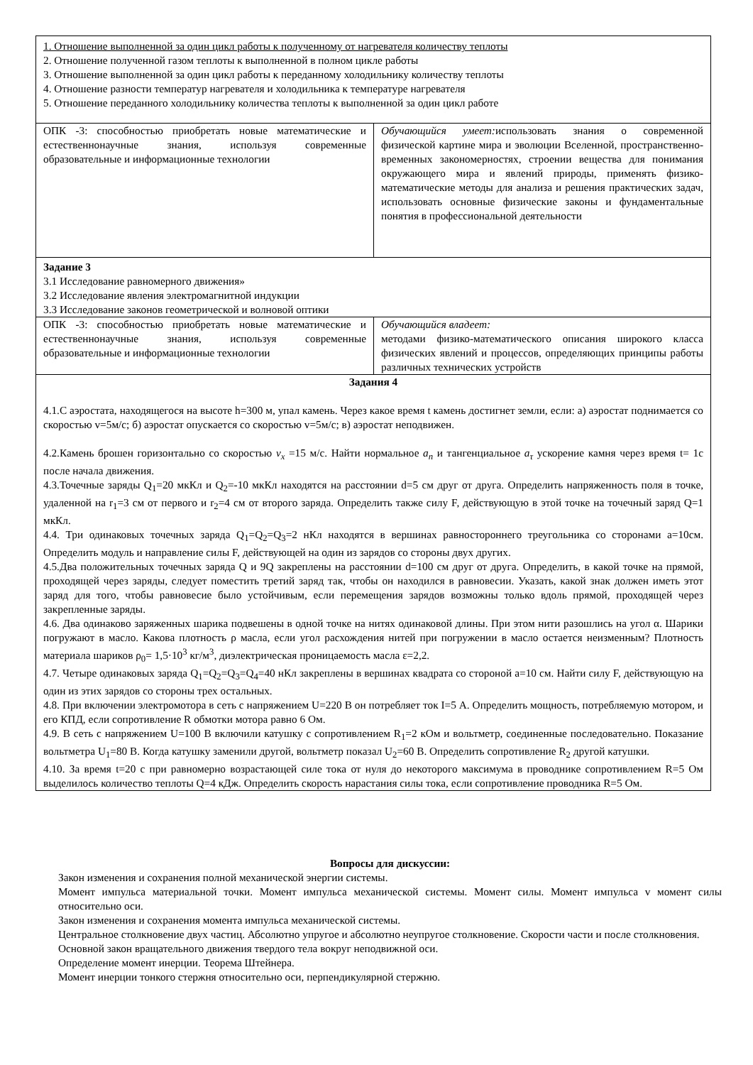| 1. Отношение выполненной за один цикл работы к полученному от нагревателя количеству теплоты 2. Отношение полученной газом теплоты к выполненной в полном цикле работы 3. Отношение выполненной за один цикл работы к переданному холодильнику количеству теплоты 4. Отношение разности температур нагревателя и холодильника к температуре нагревателя 5. Отношение переданного холодильнику количества теплоты к выполненной за один цикл работе | |
| ОПК -3: способностью приобретать новые математические и естественнонаучные знания, используя современные образовательные и информационные технологии | Обучающийся умеет: использовать знания о современной физической картине мира и эволюции Вселенной, пространственно- временных закономерностях, строении вещества для понимания окружающего мира и явлений природы, применять физико-математические методы для анализа и решения практических задач, использовать основные физические законы и фундаментальные понятия в профессиональной деятельности |
| Задание 3 3.1 Исследование равномерного движения» 3.2 Исследование явления электромагнитной индукции 3.3 Исследование законов геометрической и волновой оптики | |
| ОПК -3: способностью приобретать новые математические и естественнонаучные знания, используя современные образовательные и информационные технологии | Обучающийся владеет: методами физико-математического описания широкого класса физических явлений и процессов, определяющих принципы работы различных технических устройств |
| Задания 4 4.1.С аэростата, находящегося на высоте h=300 м, упал камень. Через какое время t камень достигнет земли, если: а) аэростат поднимается со скоростью v=5м/с; б) аэростат опускается со скоростью v=5м/с; в) аэростат неподвижен. 4.2.Камень брошен горизонтально со скоростью v<sub>x</sub> =15 м/с. Найти нормальное a<sub>n</sub> и тангенциальное a<sub>τ</sub> ускорение камня через время t= 1с после начала движения. 4.3.Точечные заряды Q<sub>1</sub>=20 мкКл и Q<sub>2</sub>=-10 мкКл находятся на расстоянии d=5 см друг от друга. Определить напряженность поля в точке, удаленной на r<sub>1</sub>=3 см от первого и r<sub>2</sub>=4 см от второго заряда. Определить также силу F, действующую в этой точке на точечный заряд Q=1 мкКл. 4.4. Три одинаковых точечных заряда Q<sub>1</sub>=Q<sub>2</sub>=Q<sub>3</sub>=2 нКл находятся в вершинах равностороннего треугольника со сторонами a=10см. Определить модуль и направление силы F, действующей на один из зарядов со стороны двух других. 4.5.Два положительных точечных заряда Q и 9Q закреплены на расстоянии d=100 см друг от друга. Определить, в какой точке на прямой, проходящей через заряды, следует поместить третий заряд так, чтобы он находился в равновесии. Указать, какой знак должен иметь этот заряд для того, чтобы равновесие было устойчивым, если перемещения зарядов возможны только вдоль прямой, проходящей через закрепленные заряды. 4.6. Два одинаково заряженных шарика подвешены в одной точке на нитях одинаковой длины. При этом нити разошлись на угол α. Шарики погружают в масло. Какова плотность ρ масла, если угол расхождения нитей при погружении в масло остается неизменным? Плотность материала шариков ρ<sub>0</sub>= 1,5·10<sup>3</sup> кг/м<sup>3</sup>, диэлектрическая проницаемость масла ε=2,2. 4.7. Четыре одинаковых заряда Q<sub>1</sub>=Q<sub>2</sub>=Q<sub>3</sub>=Q<sub>4</sub>=40 нКл закреплены в вершинах квадрата со стороной a=10 см. Найти силу F, действующую на один из этих зарядов со стороны трех остальных. 4.8. При включении электромотора в сеть с напряжением U=220 В он потребляет ток I=5 А. Определить мощность, потребляемую мотором, и его КПД, если сопротивление R обмотки мотора равно 6 Ом. 4.9. В сеть с напряжением U=100 В включили катушку с сопротивлением R<sub>1</sub>=2 кОм и вольтметр, соединенные последовательно. Показание вольтметра U<sub>1</sub>=80 В. Когда катушку заменили другой, вольтметр показал U<sub>2</sub>=60 В. Определить сопротивление R<sub>2</sub> другой катушки. 4.10. За время t=20 с при равномерно возрастающей силе тока от нуля до некоторого максимума в проводнике сопротивлением R=5 Ом выделилось количество теплоты Q=4 кДж. Определить скорость нарастания силы тока, если сопротивление проводника R=5 Ом. | |
Вопросы для дискуссии:
Закон изменения и сохранения полной механической энергии системы.
Момент импульса материальной точки. Момент импульса механической системы. Момент силы. Момент импульса v момент силы относительно оси.
Закон изменения и сохранения момента импульса механической системы.
Центральное столкновение двух частиц. Абсолютно упругое и абсолютно неупругое столкновение. Скорости части и после столкновения.
Основной закон вращательного движения твердого тела вокруг неподвижной оси.
Определение момент инерции. Теорема Штейнера.
Момент инерции тонкого стержня относительно оси, перпендикулярной стержню.